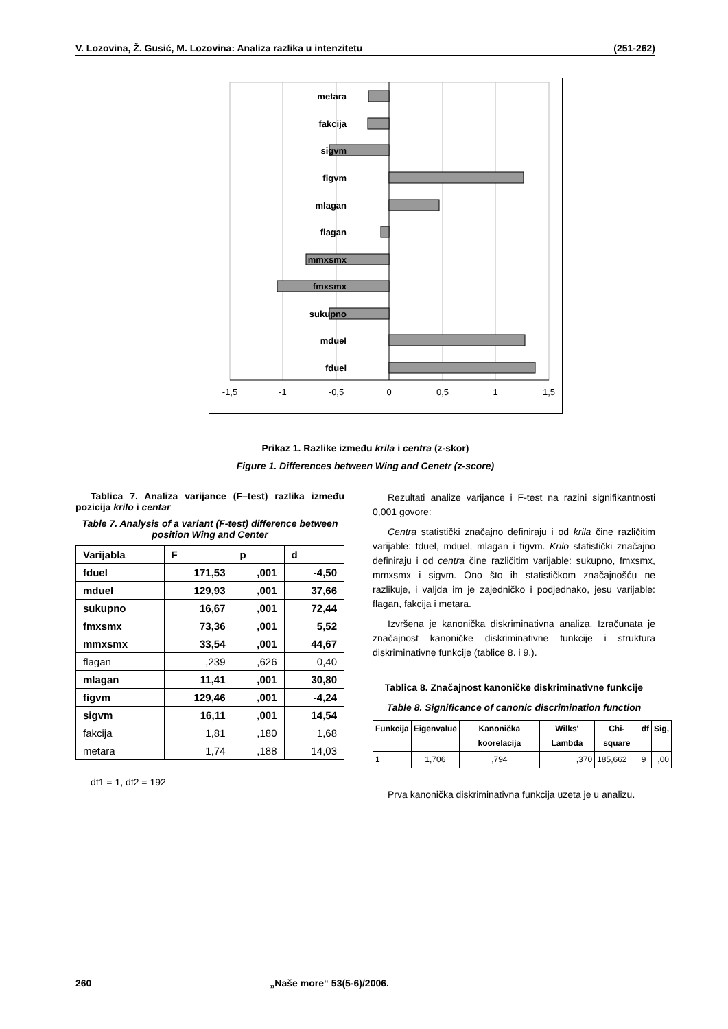V. Lozovina, Ž. Gusić, M. Lozovina: Analiza razlika u intenzitetu (251-262)
metara
fakcija
sigvm
figvm
mlagan
flagan
mmxsmx
fmxsmx
sukupno
mduel
fduel
-1,5
-1
-0,5
0
0,5
1
1,5
Prikaz 1. Razlike između krila i centra (z-skor)
Figure 1. Differences between Wing and Cenetr (z-score)
Tablica 7. Analiza varijance (F–test) razlika između pozicija krilo i centar
Table 7. Analysis of a variant (F-test) difference between position Wing and Center
| Varijabla | F | p | d |
| --- | --- | --- | --- |
| fduel | 171,53 | ,001 | -4,50 |
| mduel | 129,93 | ,001 | 37,66 |
| sukupno | 16,67 | ,001 | 72,44 |
| fmxsmx | 73,36 | ,001 | 5,52 |
| mmxsmx | 33,54 | ,001 | 44,67 |
| flagan | ,239 | ,626 | 0,40 |
| mlagan | 11,41 | ,001 | 30,80 |
| figvm | 129,46 | ,001 | -4,24 |
| sigvm | 16,11 | ,001 | 14,54 |
| fakcija | 1,81 | ,180 | 1,68 |
| metara | 1,74 | ,188 | 14,03 |
df1 = 1, df2 = 192
Rezultati analize varijance i F-test na razini signifikantnosti 0,001 govore:
Centra statistički značajno definiraju i od krila čine različitim varijable: fduel, mduel, mlagan i figvm. Krilo statistički značajno definiraju i od centra čine različitim varijable: sukupno, fmxsmx, mmxsmx i sigvm. Ono što ih statističkom značajnošću ne razlikuje, i valjda im je zajedničko i podjednako, jesu varijable: flagan, fakcija i metara.
Izvršena je kanonička diskriminativna analiza. Izračunata je značajnost kanoničke diskriminativne funkcije i struktura diskriminativne funkcije (tablice 8. i 9.).
Tablica 8. Značajnost kanoničke diskriminativne funkcije
Table 8. Significance of canonic discrimination function
| Funkcija | Eigenvalue | Kanonička koorelacija | Wilks' Lambda | Chi-square | df | Sig, |
| --- | --- | --- | --- | --- | --- | --- |
| 1 | 1,706 | ,794 | ,370 | 185,662 | 9 | ,00 |
Prva kanonička diskriminativna funkcija uzeta je u analizu.
260 „Naše more“ 53(5-6)/2006.